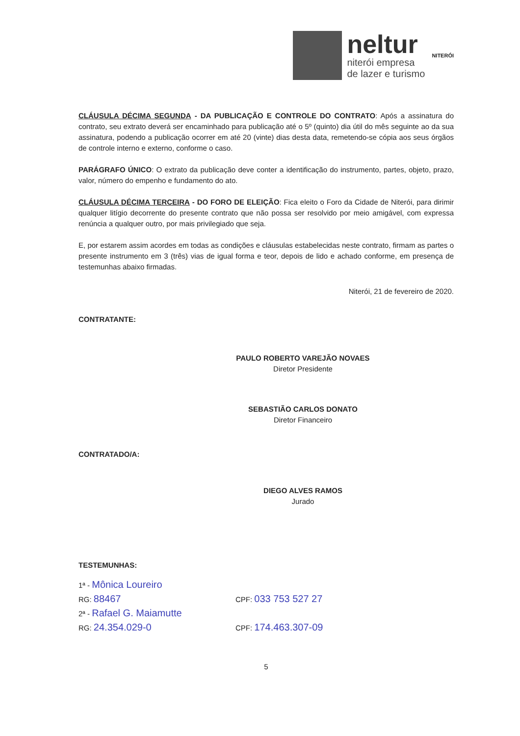neltur
niterói empresa
de lazer e turismo
NITERÓI
CLÁUSULA DÉCIMA SEGUNDA - DA PUBLICAÇÃO E CONTROLE DO CONTRATO: Após a assinatura do contrato, seu extrato deverá ser encaminhado para publicação até o 5º (quinto) dia útil do mês seguinte ao da sua assinatura, podendo a publicação ocorrer em até 20 (vinte) dias desta data, remetendo-se cópia aos seus órgãos de controle interno e externo, conforme o caso.
PARÁGRAFO ÚNICO: O extrato da publicação deve conter a identificação do instrumento, partes, objeto, prazo, valor, número do empenho e fundamento do ato.
CLÁUSULA DÉCIMA TERCEIRA - DO FORO DE ELEIÇÃO: Fica eleito o Foro da Cidade de Niterói, para dirimir qualquer litígio decorrente do presente contrato que não possa ser resolvido por meio amigável, com expressa renúncia a qualquer outro, por mais privilegiado que seja.
E, por estarem assim acordes em todas as condições e cláusulas estabelecidas neste contrato, firmam as partes o presente instrumento em 3 (três) vias de igual forma e teor, depois de lido e achado conforme, em presença de testemunhas abaixo firmadas.
Niterói, 21 de fevereiro de 2020.
CONTRATANTE:
PAULO ROBERTO VAREJÃO NOVAES
Diretor Presidente
SEBASTIÃO CARLOS DONATO
Diretor Financeiro
CONTRATADO/A:
DIEGO ALVES RAMOS
Jurado
TESTEMUNHAS:
1ª - Mônica Loureiro
RG: 88467
CPF: 033 753 527 27
2ª - Rafael G. Maiamutte
RG: 24.354.029-0
CPF: 174.463.307-09
5